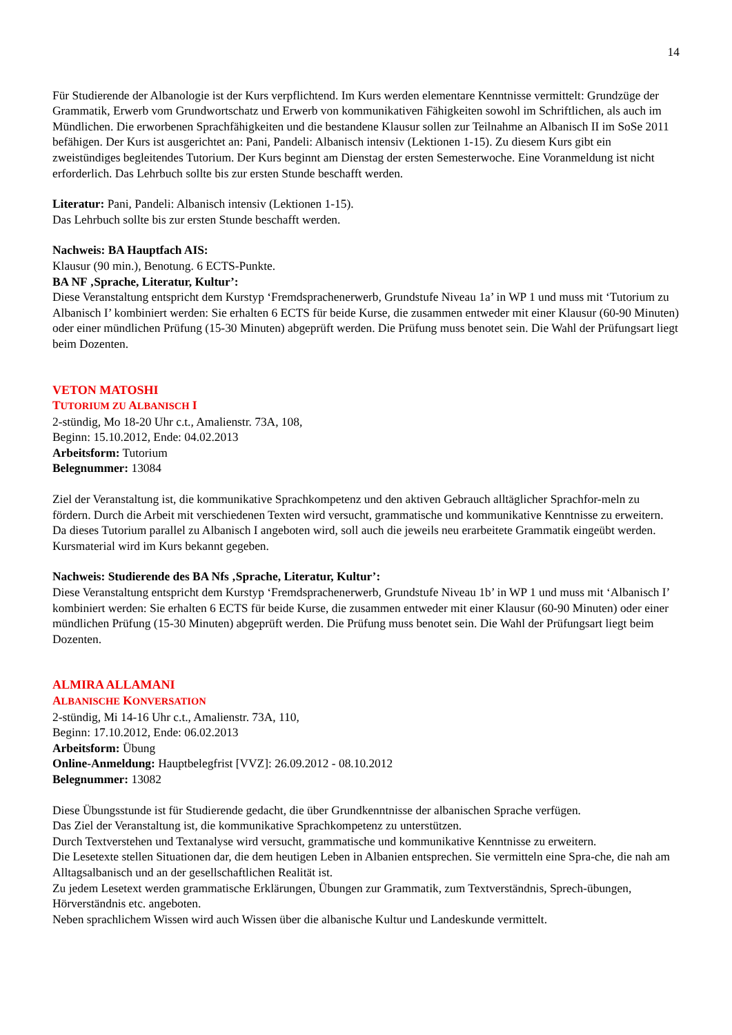14
Für Studierende der Albanologie ist der Kurs verpflichtend. Im Kurs werden elementare Kenntnisse vermittelt: Grundzüge der Grammatik, Erwerb vom Grundwortschatz und Erwerb von kommunikativen Fähigkeiten sowohl im Schriftlichen, als auch im Mündlichen. Die erworbenen Sprachfähigkeiten und die bestandene Klausur sollen zur Teilnahme an Albanisch II im SoSe 2011 befähigen. Der Kurs ist ausgerichtet an: Pani, Pandeli: Albanisch intensiv (Lektionen 1-15). Zu diesem Kurs gibt ein zweistündiges begleitendes Tutorium. Der Kurs beginnt am Dienstag der ersten Semesterwoche. Eine Voranmeldung ist nicht erforderlich. Das Lehrbuch sollte bis zur ersten Stunde beschafft werden.
Literatur: Pani, Pandeli: Albanisch intensiv (Lektionen 1-15).
Das Lehrbuch sollte bis zur ersten Stunde beschafft werden.
Nachweis: BA Hauptfach AIS:
Klausur (90 min.), Benotung. 6 ECTS-Punkte.
BA NF ‚Sprache, Literatur, Kultur’:
Diese Veranstaltung entspricht dem Kurstyp ‘Fremdsprachenerwerb, Grundstufe Niveau 1a’ in WP 1 und muss mit ‘Tutorium zu Albanisch I’ kombiniert werden: Sie erhalten 6 ECTS für beide Kurse, die zusammen entweder mit einer Klausur (60-90 Minuten) oder einer mündlichen Prüfung (15-30 Minuten) abgeprüft werden. Die Prüfung muss benotet sein. Die Wahl der Prüfungsart liegt beim Dozenten.
VETON MATOSHI
TUTORIUM ZU ALBANISCH I
2-stündig, Mo 18-20 Uhr c.t., Amalienstr. 73A, 108,
Beginn: 15.10.2012, Ende: 04.02.2013
Arbeitsform: Tutorium
Belegnummer: 13084
Ziel der Veranstaltung ist, die kommunikative Sprachkompetenz und den aktiven Gebrauch alltäglicher Sprachfor-meln zu fördern. Durch die Arbeit mit verschiedenen Texten wird versucht, grammatische und kommunikative Kenntnisse zu erweitern. Da dieses Tutorium parallel zu Albanisch I angeboten wird, soll auch die jeweils neu erarbeitete Grammatik eingeübt werden. Kursmaterial wird im Kurs bekannt gegeben.
Nachweis: Studierende des BA Nfs ‚Sprache, Literatur, Kultur’:
Diese Veranstaltung entspricht dem Kurstyp ‘Fremdsprachenerwerb, Grundstufe Niveau 1b’ in WP 1 und muss mit ‘Albanisch I’ kombiniert werden: Sie erhalten 6 ECTS für beide Kurse, die zusammen entweder mit einer Klausur (60-90 Minuten) oder einer mündlichen Prüfung (15-30 Minuten) abgeprüft werden. Die Prüfung muss benotet sein. Die Wahl der Prüfungsart liegt beim Dozenten.
ALMIRA ALLAMANI
ALBANISCHE KONVERSATION
2-stündig, Mi 14-16 Uhr c.t., Amalienstr. 73A, 110,
Beginn: 17.10.2012, Ende: 06.02.2013
Arbeitsform: Übung
Online-Anmeldung: Hauptbelegfrist [VVZ]: 26.09.2012 - 08.10.2012
Belegnummer: 13082
Diese Übungsstunde ist für Studierende gedacht, die über Grundkenntnisse der albanischen Sprache verfügen.
Das Ziel der Veranstaltung ist, die kommunikative Sprachkompetenz zu unterstützen.
Durch Textverstehen und Textanalyse wird versucht, grammatische und kommunikative Kenntnisse zu erweitern.
Die Lesetexte stellen Situationen dar, die dem heutigen Leben in Albanien entsprechen. Sie vermitteln eine Spra-che, die nah am Alltagsalbanisch und an der gesellschaftlichen Realität ist.
Zu jedem Lesetext werden grammatische Erklärungen, Übungen zur Grammatik, zum Textverständnis, Sprech-übungen, Hörverständnis etc. angeboten.
Neben sprachlichem Wissen wird auch Wissen über die albanische Kultur und Landeskunde vermittelt.